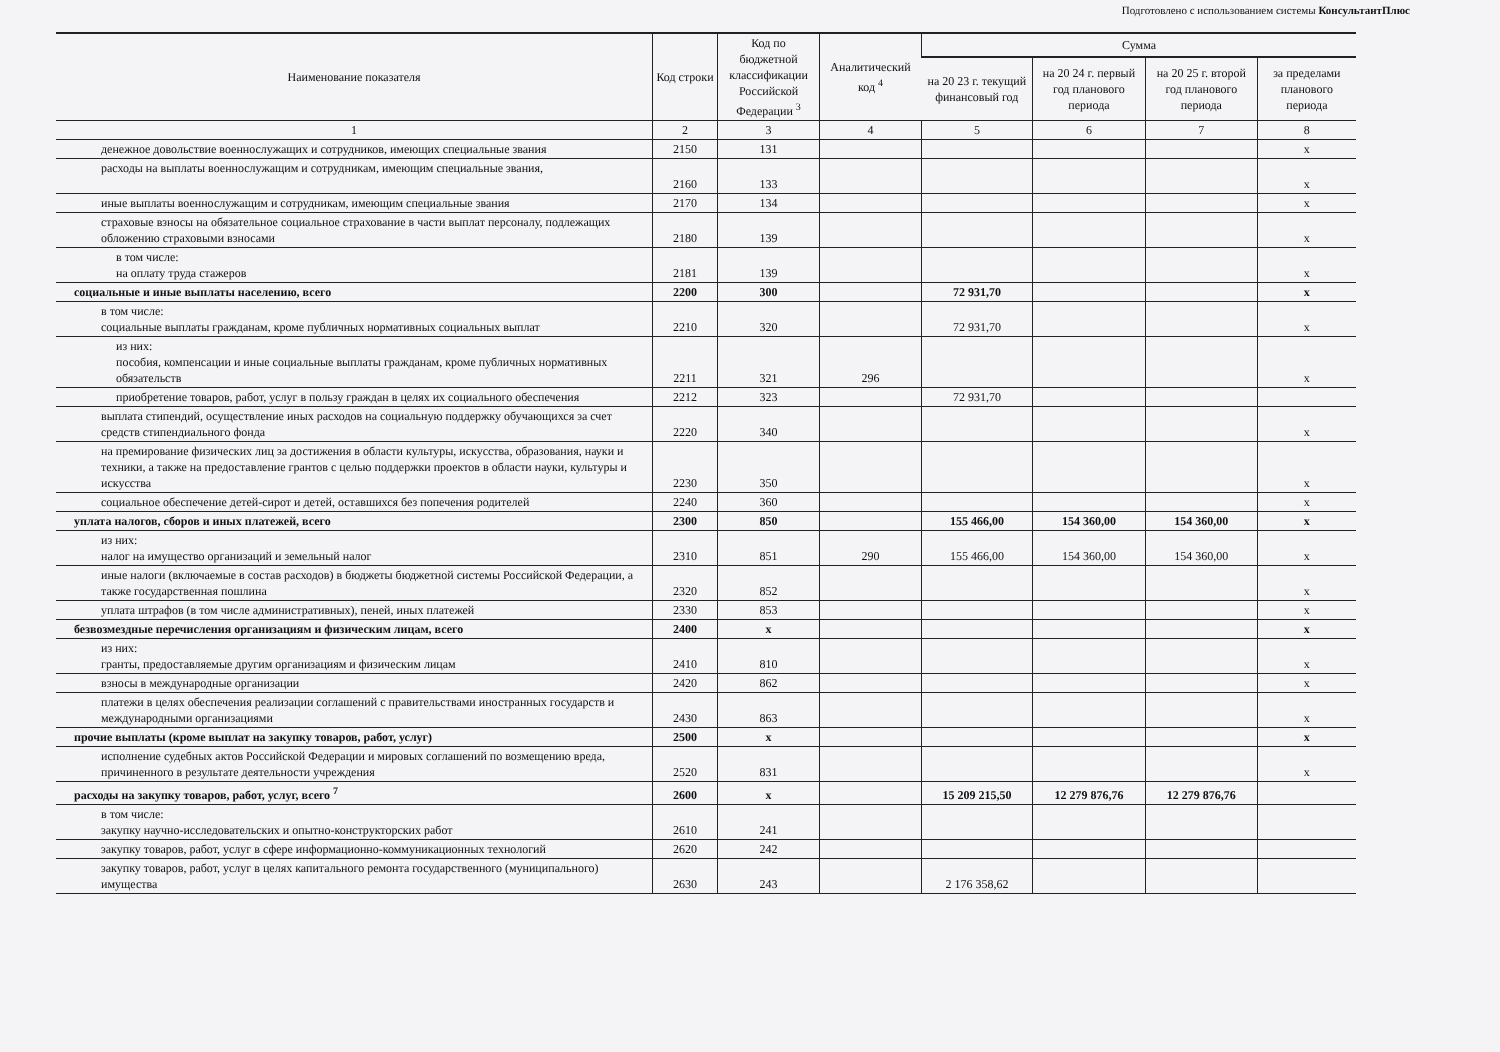Подготовлено с использованием системы КонсультантПлюс
| Наименование показателя | Код строки | Код по бюджетной классификации Российской Федерации <sup>3</sup> | Аналитический код <sup>4</sup> | Сумма | | | |
| --- | --- | --- | --- | --- | --- | --- | --- |
| | | | | на 20 23 г. текущий финансовый год | на 20 24 г. первый год планового периода | на 20 25 г. второй год планового периода | за пределами планового периода |
| 1 | 2 | 3 | 4 | 5 | 6 | 7 | 8 |
| денежное довольствие военнослужащих и сотрудников, имеющих специальные звания | 2150 | 131 | | | | | x |
| расходы на выплаты военнослужащим и сотрудникам, имеющим специальные звания, | 2160 | 133 | | | | | x |
| иные выплаты военнослужащим и сотрудникам, имеющим специальные звания | 2170 | 134 | | | | | x |
| страховые взносы на обязательное социальное страхование в части выплат персоналу, подлежащих обложению страховыми взносами | 2180 | 139 | | | | | x |
| в том числе: на оплату труда стажеров | 2181 | 139 | | | | | x |
| социальные и иные выплаты населению, всего | 2200 | 300 | | 72 931,70 | | | x |
| в том числе: социальные выплаты гражданам, кроме публичных нормативных социальных выплат | 2210 | 320 | | 72 931,70 | | | x |
| из них: пособия, компенсации и иные социальные выплаты гражданам, кроме публичных нормативных обязательств | 2211 | 321 | 296 | | | | x |
| приобретение товаров, работ, услуг в пользу граждан в целях их социального обеспечения | 2212 | 323 | | 72 931,70 | | | |
| выплата стипендий, осуществление иных расходов на социальную поддержку обучающихся за счет средств стипендиального фонда | 2220 | 340 | | | | | x |
| на премирование физических лиц за достижения в области культуры, искусства, образования, науки и техники, а также на предоставление грантов с целью поддержки проектов в области науки, культуры и искусства | 2230 | 350 | | | | | x |
| социальное обеспечение детей-сирот и детей, оставшихся без попечения родителей | 2240 | 360 | | | | | x |
| уплата налогов, сборов и иных платежей, всего | 2300 | 850 | | 155 466,00 | 154 360,00 | 154 360,00 | x |
| из них: налог на имущество организаций и земельный налог | 2310 | 851 | 290 | 155 466,00 | 154 360,00 | 154 360,00 | x |
| иные налоги (включаемые в состав расходов) в бюджеты бюджетной системы Российской Федерации, а также государственная пошлина | 2320 | 852 | | | | | x |
| уплата штрафов (в том числе административных), пеней, иных платежей | 2330 | 853 | | | | | x |
| безвозмездные перечисления организациям и физическим лицам, всего | 2400 | x | | | | | x |
| из них: гранты, предоставляемые другим организациям и физическим лицам | 2410 | 810 | | | | | x |
| взносы в международные организации | 2420 | 862 | | | | | x |
| платежи в целях обеспечения реализации соглашений с правительствами иностранных государств и международными организациями | 2430 | 863 | | | | | x |
| прочие выплаты (кроме выплат на закупку товаров, работ, услуг) | 2500 | x | | | | | x |
| исполнение судебных актов Российской Федерации и мировых соглашений по возмещению вреда, причиненного в результате деятельности учреждения | 2520 | 831 | | | | | x |
| расходы на закупку товаров, работ, услуг, всего <sup>7</sup> | 2600 | x | | 15 209 215,50 | 12 279 876,76 | 12 279 876,76 | |
| в том числе: закупку научно-исследовательских и опытно-конструкторских работ | 2610 | 241 | | | | | |
| закупку товаров, работ, услуг в сфере информационно-коммуникационных технологий | 2620 | 242 | | | | | |
| закупку товаров, работ, услуг в целях капитального ремонта государственного (муниципального) имущества | 2630 | 243 | | 2 176 358,62 | | | |